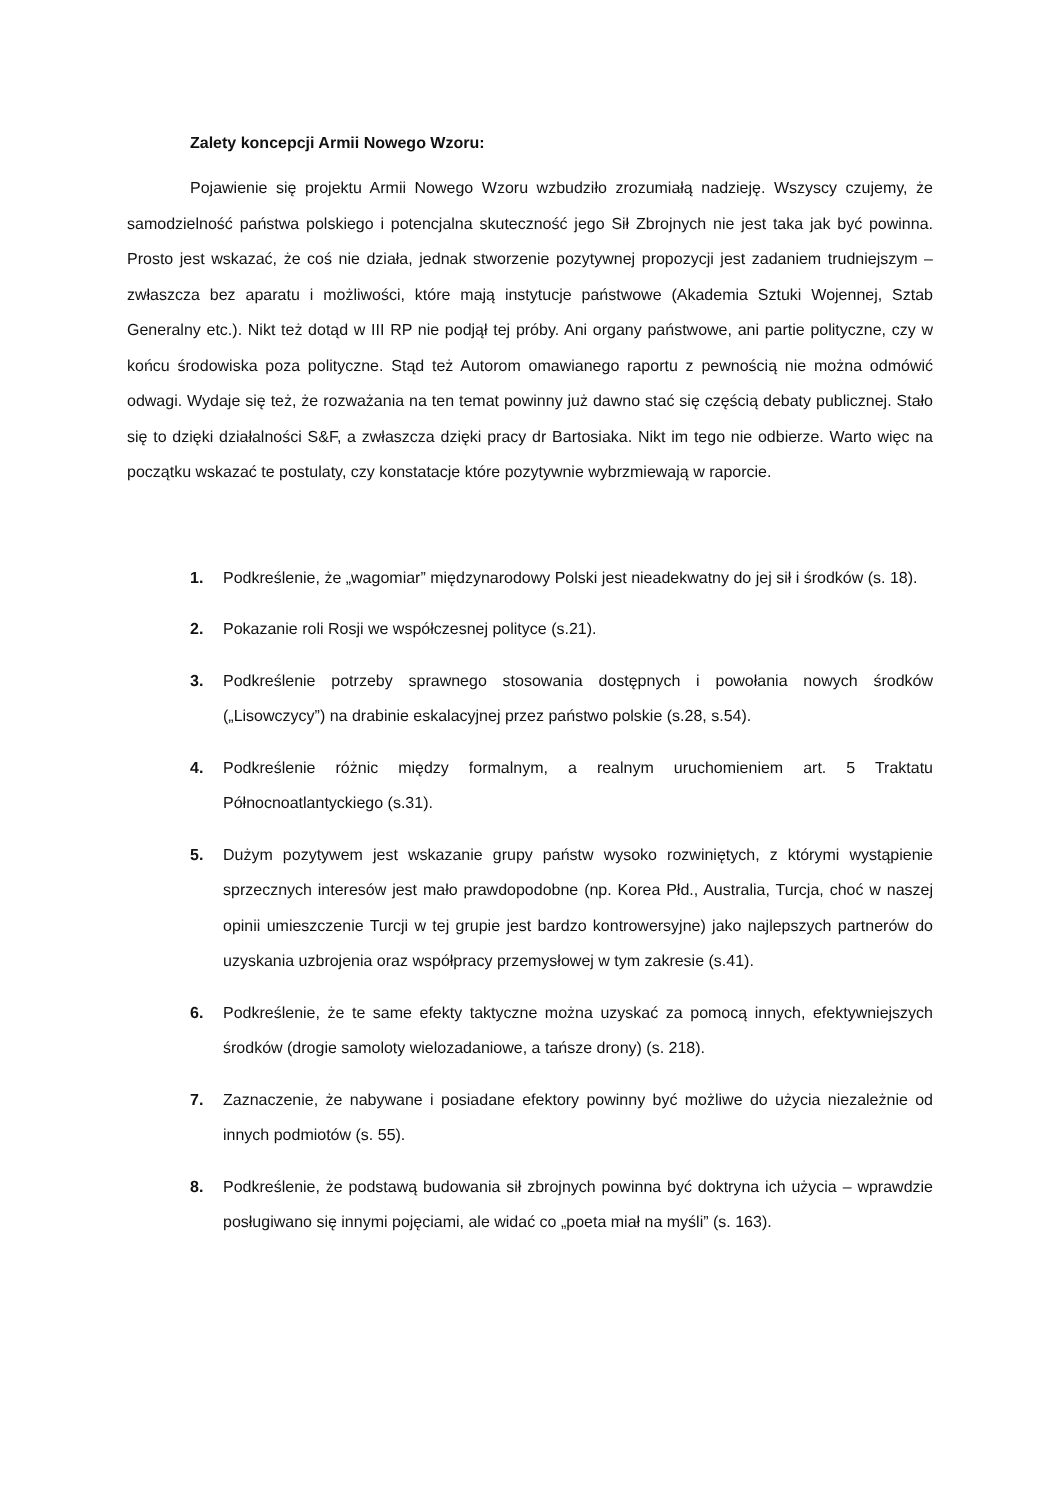Zalety koncepcji Armii Nowego Wzoru:
Pojawienie się projektu Armii Nowego Wzoru wzbudziło zrozumiałą nadzieję. Wszyscy czujemy, że samodzielność państwa polskiego i potencjalna skuteczność jego Sił Zbrojnych nie jest taka jak być powinna. Prosto jest wskazać, że coś nie działa, jednak stworzenie pozytywnej propozycji jest zadaniem trudniejszym – zwłaszcza bez aparatu i możliwości, które mają instytucje państwowe (Akademia Sztuki Wojennej, Sztab Generalny etc.). Nikt też dotąd w III RP nie podjął tej próby. Ani organy państwowe, ani partie polityczne, czy w końcu środowiska poza polityczne. Stąd też Autorom omawianego raportu z pewnością nie można odmówić odwagi. Wydaje się też, że rozważania na ten temat powinny już dawno stać się częścią debaty publicznej. Stało się to dzięki działalności S&F, a zwłaszcza dzięki pracy dr Bartosiaka. Nikt im tego nie odbierze. Warto więc na początku wskazać te postulaty, czy konstatacje które pozytywnie wybrzmiewają w raporcie.
1. Podkreślenie, że „wagomiar” międzynarodowy Polski jest nieadekwatny do jej sił i środków (s. 18).
2. Pokazanie roli Rosji we współczesnej polityce (s.21).
3. Podkreślenie potrzeby sprawnego stosowania dostępnych i powołania nowych środków („Lisowczycy”) na drabinie eskalacyjnej przez państwo polskie (s.28, s.54).
4. Podkreślenie różnic między formalnym, a realnym uruchomieniem art. 5 Traktatu Północnoatlantyckiego (s.31).
5. Dużym pozytywem jest wskazanie grupy państw wysoko rozwiniętych, z którymi wystąpienie sprzecznych interesów jest mało prawdopodobne (np. Korea Płd., Australia, Turcja, choć w naszej opinii umieszczenie Turcji w tej grupie jest bardzo kontrowersyjne) jako najlepszych partnerów do uzyskania uzbrojenia oraz współpracy przemysłowej w tym zakresie (s.41).
6. Podkreślenie, że te same efekty taktyczne można uzyskać za pomocą innych, efektywniejszych środków (drogie samoloty wielozadaniowe, a tańsze drony) (s. 218).
7. Zaznaczenie, że nabywane i posiadane efektory powinny być możliwe do użycia niezależnie od innych podmiotów (s. 55).
8. Podkreślenie, że podstawą budowania sił zbrojnych powinna być doktryna ich użycia – wprawdzie posługiwano się innymi pojęciami, ale widać co „poeta miał na myśli” (s. 163).